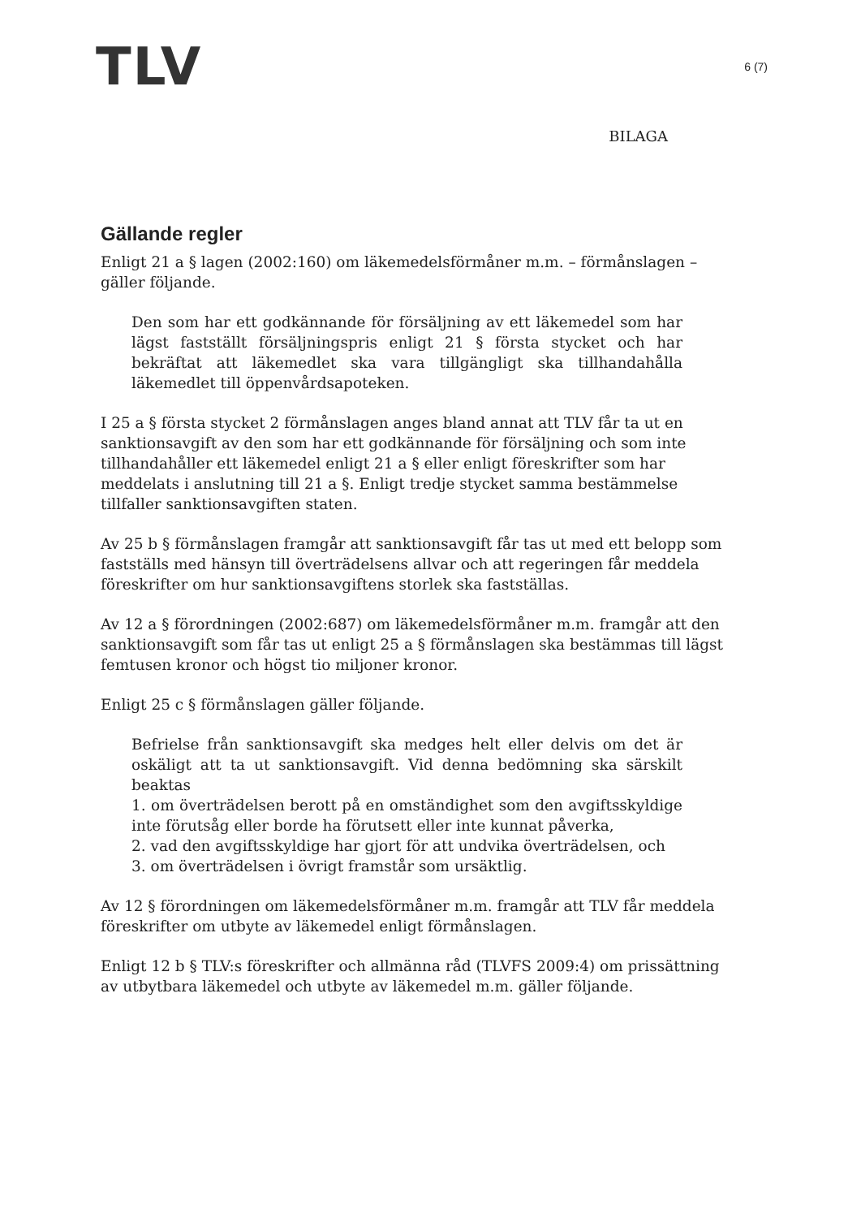TLV
6 (7)
BILAGA
Gällande regler
Enligt 21 a § lagen (2002:160) om läkemedelsförmåner m.m. – förmånslagen – gäller följande.
Den som har ett godkännande för försäljning av ett läkemedel som har lägst fastställt försäljningspris enligt 21 § första stycket och har bekräftat att läkemedlet ska vara tillgängligt ska tillhandahålla läkemedlet till öppenvårdsapoteken.
I 25 a § första stycket 2 förmånslagen anges bland annat att TLV får ta ut en sanktionsavgift av den som har ett godkännande för försäljning och som inte tillhandahåller ett läkemedel enligt 21 a § eller enligt föreskrifter som har meddelats i anslutning till 21 a §. Enligt tredje stycket samma bestämmelse tillfaller sanktionsavgiften staten.
Av 25 b § förmånslagen framgår att sanktionsavgift får tas ut med ett belopp som fastställs med hänsyn till överträdelsens allvar och att regeringen får meddela föreskrifter om hur sanktionsavgiftens storlek ska fastställas.
Av 12 a § förordningen (2002:687) om läkemedelsförmåner m.m. framgår att den sanktionsavgift som får tas ut enligt 25 a § förmånslagen ska bestämmas till lägst femtusen kronor och högst tio miljoner kronor.
Enligt 25 c § förmånslagen gäller följande.
Befrielse från sanktionsavgift ska medges helt eller delvis om det är oskäligt att ta ut sanktionsavgift. Vid denna bedömning ska särskilt beaktas
1. om överträdelsen berott på en omständighet som den avgiftsskyldige inte förutsåg eller borde ha förutsett eller inte kunnat påverka,
2. vad den avgiftsskyldige har gjort för att undvika överträdelsen, och
3. om överträdelsen i övrigt framstår som ursäktlig.
Av 12 § förordningen om läkemedelsförmåner m.m. framgår att TLV får meddela föreskrifter om utbyte av läkemedel enligt förmånslagen.
Enligt 12 b § TLV:s föreskrifter och allmänna råd (TLVFS 2009:4) om prissättning av utbytbara läkemedel och utbyte av läkemedel m.m. gäller följande.